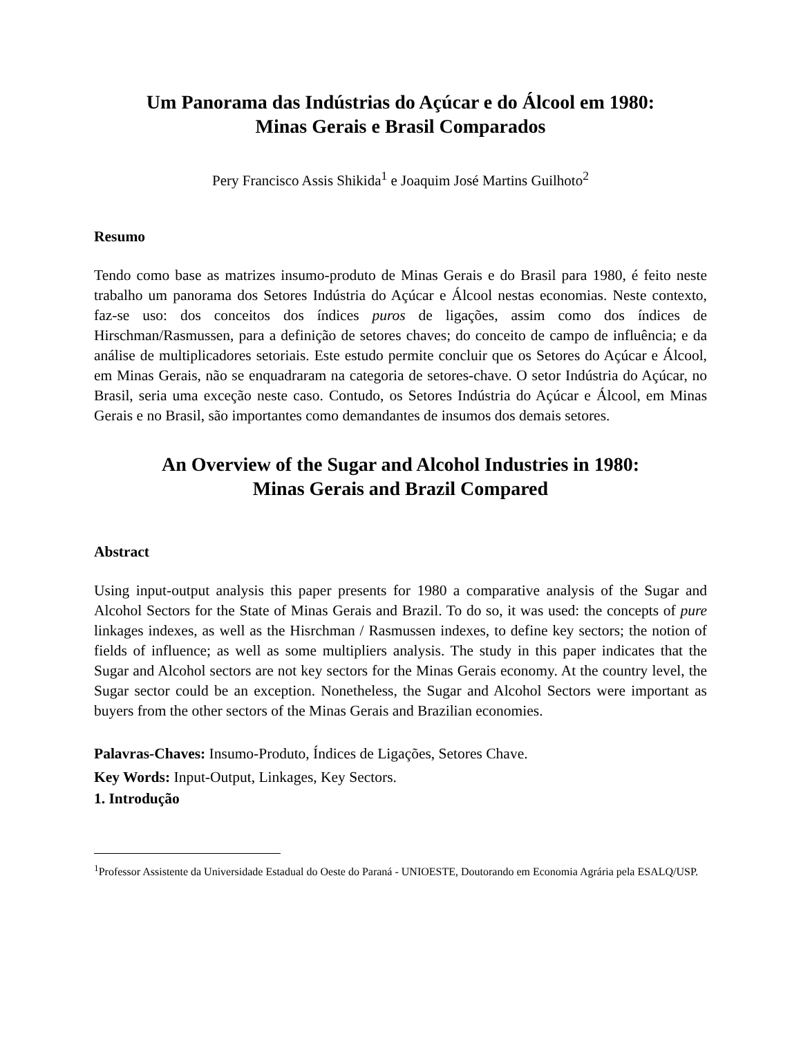Um Panorama das Indústrias do Açúcar e do Álcool em 1980:
Minas Gerais e Brasil Comparados
Pery Francisco Assis Shikida<sup>1</sup> e Joaquim José Martins Guilhoto<sup>2</sup>
Resumo
Tendo como base as matrizes insumo-produto de Minas Gerais e do Brasil para 1980, é feito neste trabalho um panorama dos Setores Indústria do Açúcar e Álcool nestas economias. Neste contexto, faz-se uso: dos conceitos dos índices puros de ligações, assim como dos índices de Hirschman/Rasmussen, para a definição de setores chaves; do conceito de campo de influência; e da análise de multiplicadores setoriais. Este estudo permite concluir que os Setores do Açúcar e Álcool, em Minas Gerais, não se enquadraram na categoria de setores-chave. O setor Indústria do Açúcar, no Brasil, seria uma exceção neste caso. Contudo, os Setores Indústria do Açúcar e Álcool, em Minas Gerais e no Brasil, são importantes como demandantes de insumos dos demais setores.
An Overview of the Sugar and Alcohol Industries in 1980:
Minas Gerais and Brazil Compared
Abstract
Using input-output analysis this paper presents for 1980 a comparative analysis of the Sugar and Alcohol Sectors for the State of Minas Gerais and Brazil. To do so, it was used: the concepts of pure linkages indexes, as well as the Hisrchman / Rasmussen indexes, to define key sectors; the notion of fields of influence; as well as some multipliers analysis. The study in this paper indicates that the Sugar and Alcohol sectors are not key sectors for the Minas Gerais economy. At the country level, the Sugar sector could be an exception. Nonetheless, the Sugar and Alcohol Sectors were important as buyers from the other sectors of the Minas Gerais and Brazilian economies.
Palavras-Chaves: Insumo-Produto, Índices de Ligações, Setores Chave.
Key Words: Input-Output, Linkages, Key Sectors.
1. Introdução
<sup>1</sup> Professor Assistente da Universidade Estadual do Oeste do Paraná - UNIOESTE, Doutorando em Economia Agrária pela ESALQ/USP.